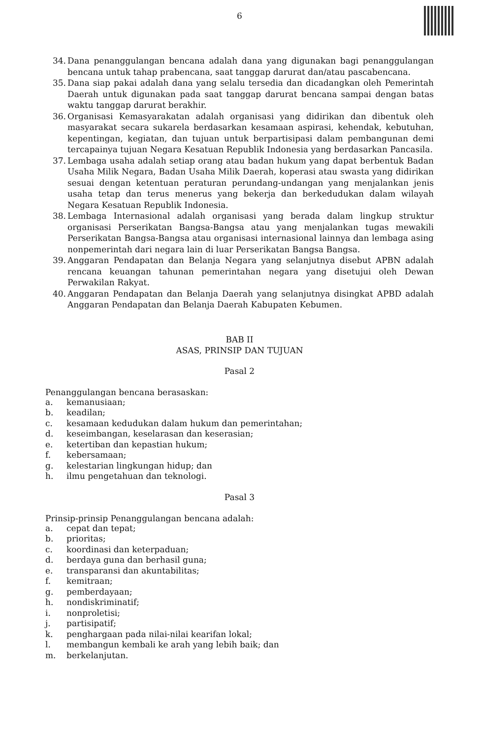6
34. Dana penanggulangan bencana adalah dana yang digunakan bagi penanggulangan bencana untuk tahap prabencana, saat tanggap darurat dan/atau pascabencana.
35. Dana siap pakai adalah dana yang selalu tersedia dan dicadangkan oleh Pemerintah Daerah untuk digunakan pada saat tanggap darurat bencana sampai dengan batas waktu tanggap darurat berakhir.
36. Organisasi Kemasyarakatan adalah organisasi yang didirikan dan dibentuk oleh masyarakat secara sukarela berdasarkan kesamaan aspirasi, kehendak, kebutuhan, kepentingan, kegiatan, dan tujuan untuk berpartisipasi dalam pembangunan demi tercapainya tujuan Negara Kesatuan Republik Indonesia yang berdasarkan Pancasila.
37. Lembaga usaha adalah setiap orang atau badan hukum yang dapat berbentuk Badan Usaha Milik Negara, Badan Usaha Milik Daerah, koperasi atau swasta yang didirikan sesuai dengan ketentuan peraturan perundang-undangan yang menjalankan jenis usaha tetap dan terus menerus yang bekerja dan berkedudukan dalam wilayah Negara Kesatuan Republik Indonesia.
38. Lembaga Internasional adalah organisasi yang berada dalam lingkup struktur organisasi Perserikatan Bangsa-Bangsa atau yang menjalankan tugas mewakili Perserikatan Bangsa-Bangsa atau organisasi internasional lainnya dan lembaga asing nonpemerintah dari negara lain di luar Perserikatan Bangsa Bangsa.
39. Anggaran Pendapatan dan Belanja Negara yang selanjutnya disebut APBN adalah rencana keuangan tahunan pemerintahan negara yang disetujui oleh Dewan Perwakilan Rakyat.
40. Anggaran Pendapatan dan Belanja Daerah yang selanjutnya disingkat APBD adalah Anggaran Pendapatan dan Belanja Daerah Kabupaten Kebumen.
BAB II
ASAS, PRINSIP DAN TUJUAN
Pasal 2
Penanggulangan bencana berasaskan:
a. kemanusiaan;
b. keadilan;
c. kesamaan kedudukan dalam hukum dan pemerintahan;
d. keseimbangan, keselarasan dan keserasian;
e. ketertiban dan kepastian hukum;
f. kebersamaan;
g. kelestarian lingkungan hidup; dan
h. ilmu pengetahuan dan teknologi.
Pasal 3
Prinsip-prinsip Penanggulangan bencana adalah:
a. cepat dan tepat;
b. prioritas;
c. koordinasi dan keterpaduan;
d. berdaya guna dan berhasil guna;
e. transparansi dan akuntabilitas;
f. kemitraan;
g. pemberdayaan;
h. nondiskriminatif;
i. nonproletisi;
j. partisipatif;
k. penghargaan pada nilai-nilai kearifan lokal;
l. membangun kembali ke arah yang lebih baik; dan
m. berkelanjutan.